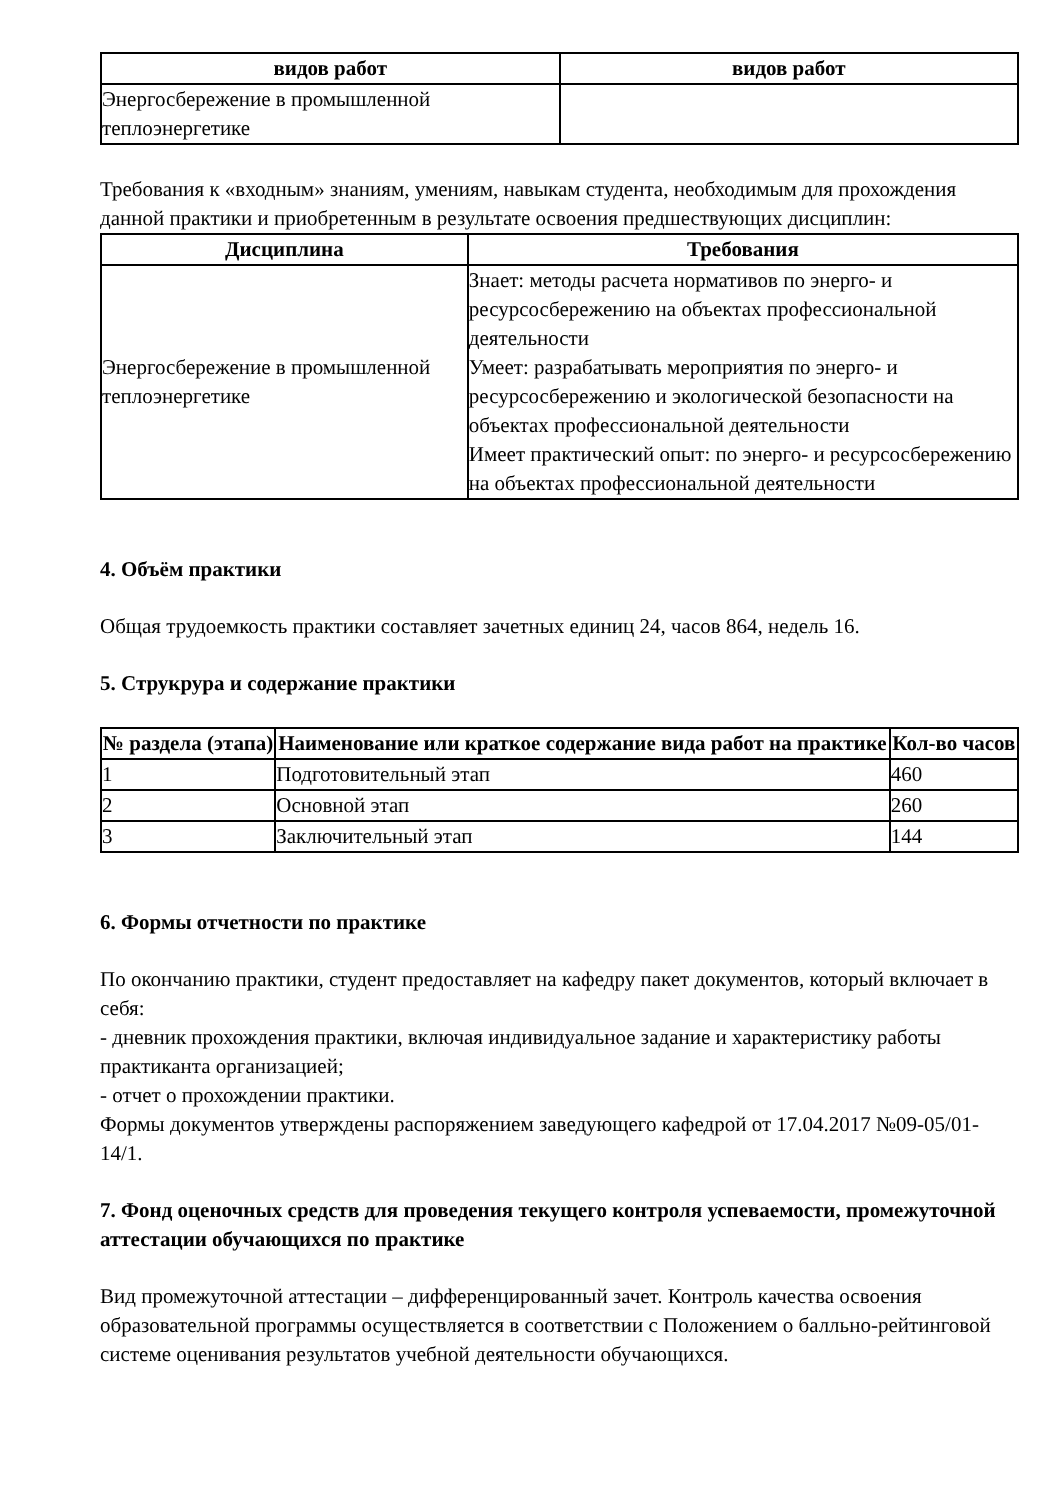| видов работ | видов работ |
| --- | --- |
| Энергосбережение в промышленной теплоэнергетике | |
Требования к «входным» знаниям, умениям, навыкам студента, необходимым для прохождения данной практики и приобретенным в результате освоения предшествующих дисциплин:
| Дисциплина | Требования |
| --- | --- |
| Энергосбережение в промышленной теплоэнергетике | Знает: методы расчета нормативов по энерго- и ресурсосбережению на объектах профессиональной деятельности Умеет: разрабатывать мероприятия по энерго- и ресурсосбережению и экологической безопасности на объектах профессиональной деятельности Имеет практический опыт: по энерго- и ресурсосбережению на объектах профессиональной деятельности |
4. Объём практики
Общая трудоемкость практики составляет зачетных единиц 24, часов 864, недель 16.
5. Струкрура и содержание практики
| № раздела (этапа) | Наименование или краткое содержание вида работ на практике | Кол-во часов |
| --- | --- | --- |
| 1 | Подготовительный этап | 460 |
| 2 | Основной этап | 260 |
| 3 | Заключительный этап | 144 |
6. Формы отчетности по практике
По окончанию практики, студент предоставляет на кафедру пакет документов, который включает в себя:
- дневник прохождения практики, включая индивидуальное задание и характеристику работы практиканта организацией;
- отчет о прохождении практики.
Формы документов утверждены распоряжением заведующего кафедрой от 17.04.2017 №09-05/01-14/1.
7. Фонд оценочных средств для проведения текущего контроля успеваемости, промежуточной аттестации обучающихся по практике
Вид промежуточной аттестации – дифференцированный зачет. Контроль качества освоения образовательной программы осуществляется в соответствии с Положением о балльно-рейтинговой системе оценивания результатов учебной деятельности обучающихся.